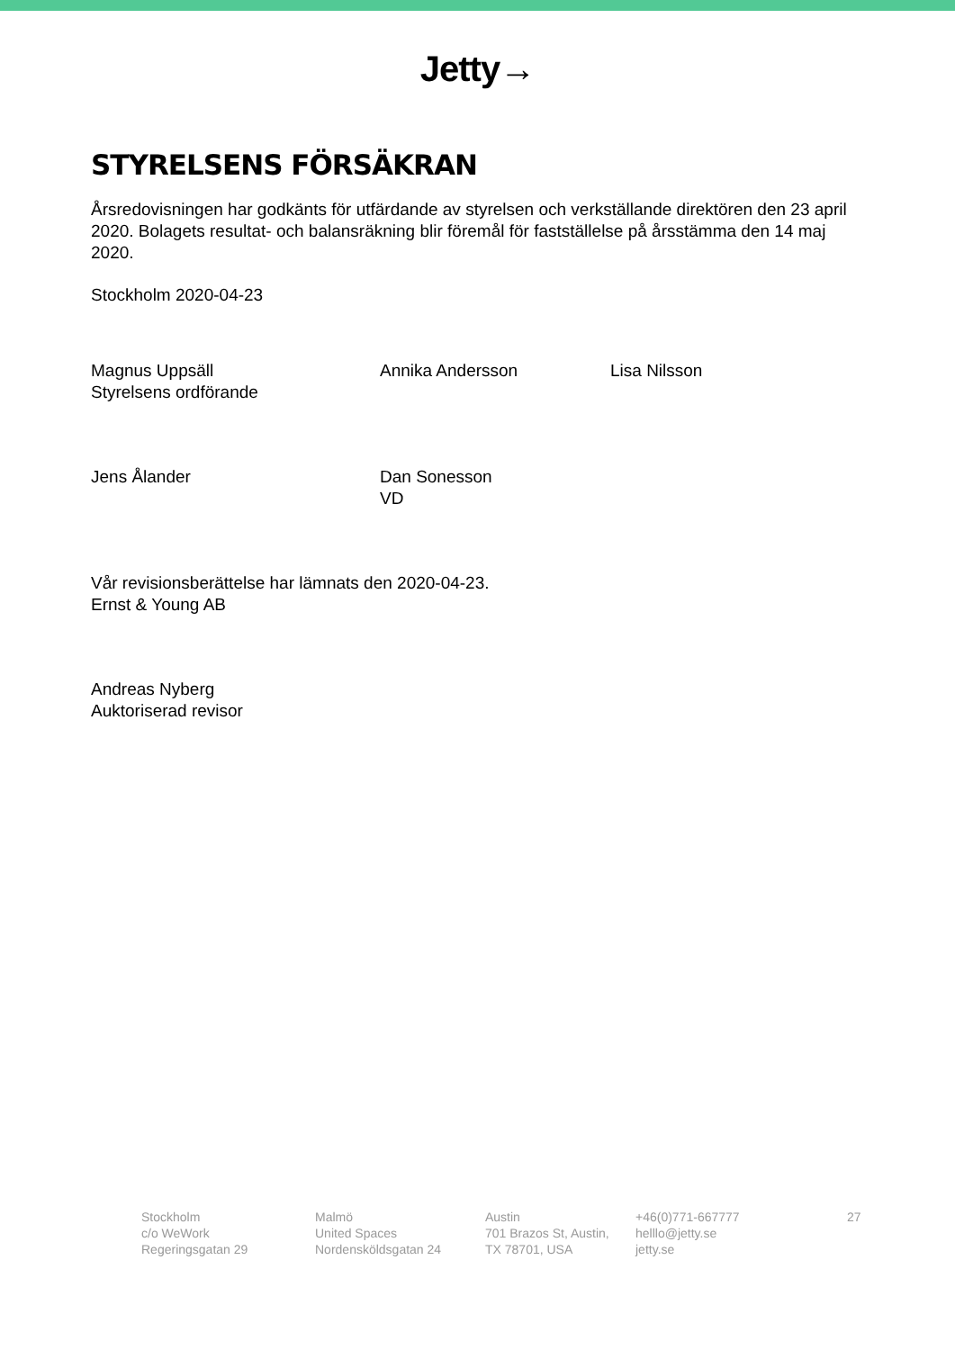Jetty→
STYRELSENS FÖRSÄKRAN
Årsredovisningen har godkänts för utfärdande av styrelsen och verkställande direktören den 23 april 2020. Bolagets resultat- och balansräkning blir föremål för fastställelse på årsstämma den 14 maj 2020.
Stockholm 2020-04-23
Magnus Uppsäll
Styrelsens ordförande
Annika Andersson Lisa Nilsson
Jens Ålander Dan Sonesson
VD
Vår revisionsberättelse har lämnats den 2020-04-23.
Ernst & Young AB
Andreas Nyberg
Auktoriserad revisor
Stockholm
c/o WeWork
Regeringsgatan 29
Malmö
United Spaces
Nordensköldsgatan 24
Austin
701 Brazos St, Austin,
TX 78701, USA
+46(0)771-667777
helllo@jetty.se
jetty.se
27